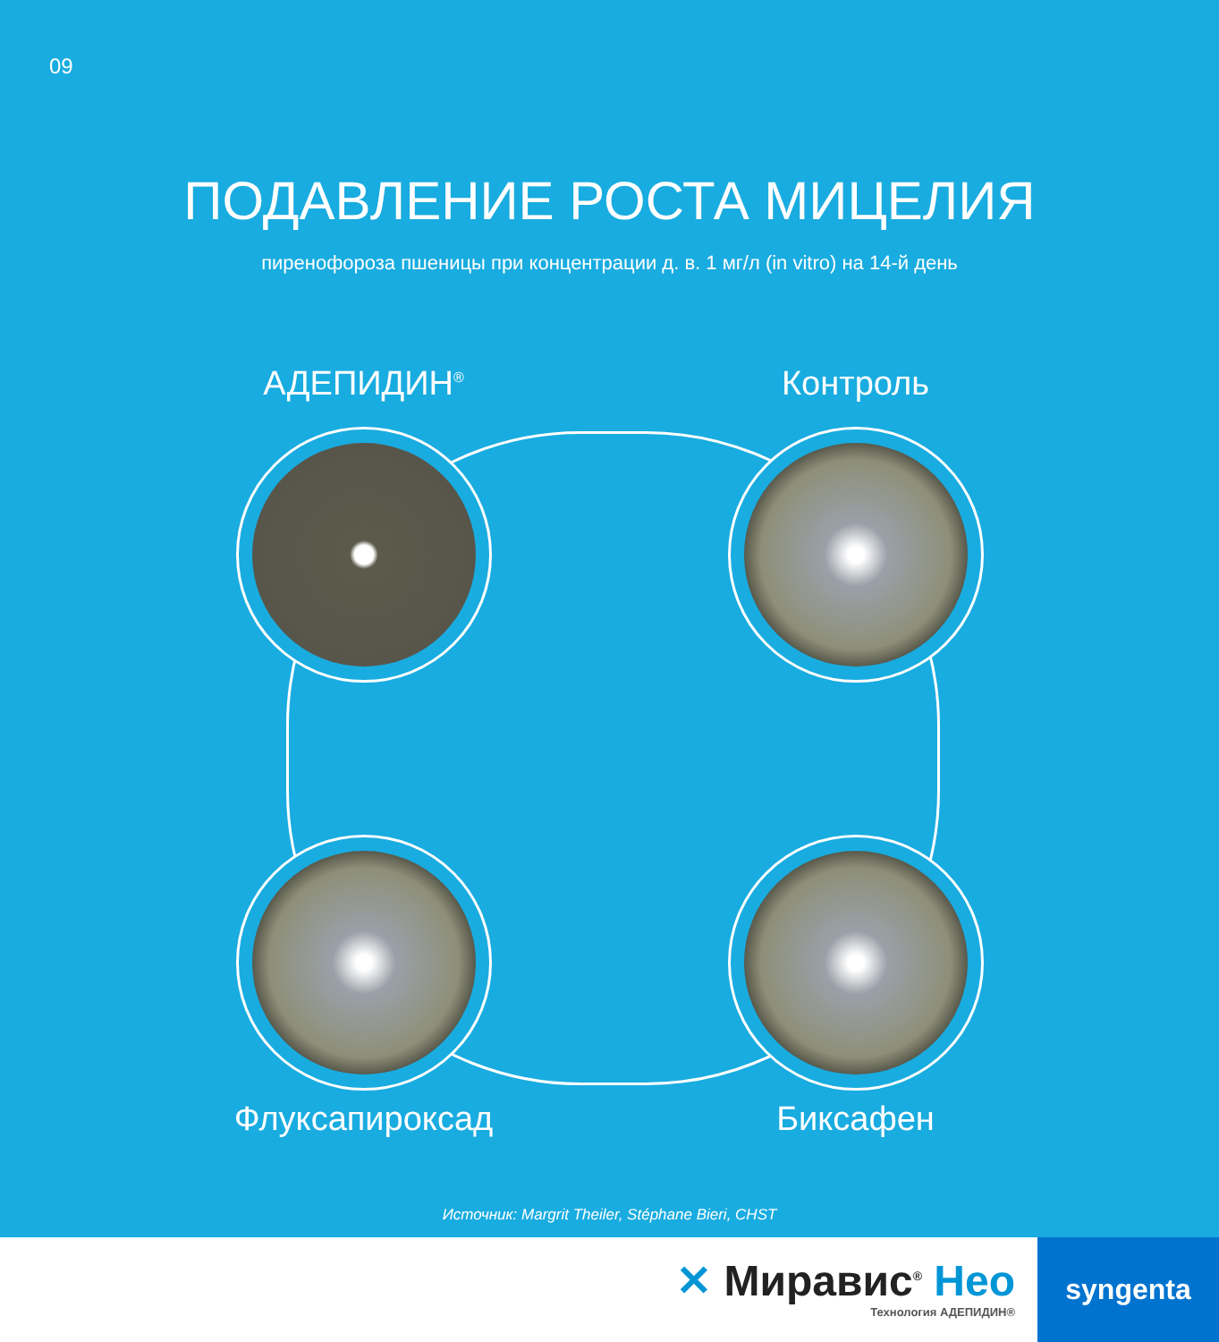09
ПОДАВЛЕНИЕ РОСТА МИЦЕЛИЯ
пиренофороза пшеницы при концентрации д. в. 1 мг/л (in vitro) на 14-й день
АДЕПИДИН<sup>®</sup>
Контроль
Флуксапироксад
Биксафен
Источник: Margrit Theiler, Stéphane Bieri, CHST
✕ Миравис<sup>®</sup> Нео
Технология АДЕПИДИН®
syngenta